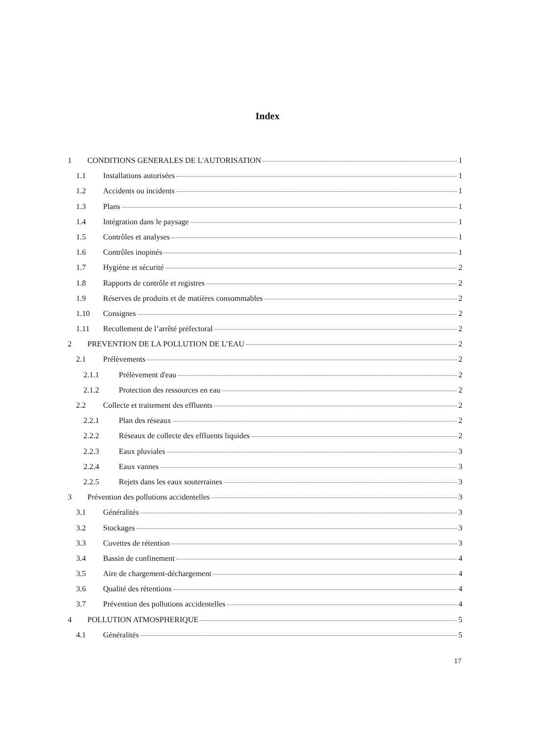Index
1 CONDITIONS GENERALES DE L'AUTORISATION 1
1.1 Installations autorisées 1
1.2 Accidents ou incidents 1
1.3 Plans 1
1.4 Intégration dans le paysage 1
1.5 Contrôles et analyses 1
1.6 Contrôles inopinés 1
1.7 Hygiène et sécurité 2
1.8 Rapports de contrôle et registres 2
1.9 Réserves de produits et de matières consommables 2
1.10 Consignes 2
1.11 Recollement de l’arrêté préfectoral 2
2 PREVENTION DE LA POLLUTION DE L’EAU 2
2.1 Prélèvements 2
2.1.1 Prélèvement d'eau 2
2.1.2 Protection des ressources en eau 2
2.2 Collecte et traitement des effluents 2
2.2.1 Plan des réseaux 2
2.2.2 Réseaux de collecte des effluents liquides 2
2.2.3 Eaux pluviales 3
2.2.4 Eaux vannes 3
2.2.5 Rejets dans les eaux souterraines 3
3 Prévention des pollutions accidentelles 3
3.1 Généralités 3
3.2 Stockages 3
3.3 Cuvettes de rétention 3
3.4 Bassin de confinement 4
3.5 Aire de chargement-déchargement 4
3.6 Qualité des rétentions 4
3.7 Prévention des pollutions accidentelles 4
4 POLLUTION ATMOSPHERIQUE 5
4.1 Généralités 5
17